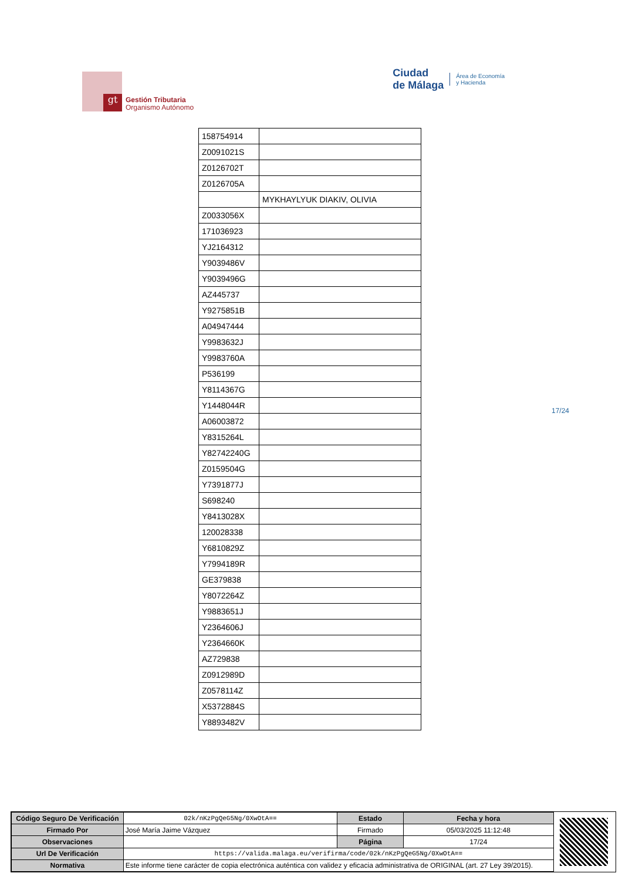gt
Gestión Tributaria
Organismo Autónomo
Ciudad
de Málaga Área de Economía
y Hacienda
| 158754914 | |
| Z0091021S | |
| Z0126702T | |
| Z0126705A | |
| | MYKHAYLYUK DIAKIV, OLIVIA |
| Z0033056X | |
| 171036923 | |
| YJ2164312 | |
| Y9039486V | |
| Y9039496G | |
| AZ445737 | |
| Y9275851B | |
| A04947444 | |
| Y9983632J | |
| Y9983760A | |
| P536199 | |
| Y8114367G | |
| Y1448044R | |
| A06003872 | |
| Y8315264L | |
| Y82742240G | |
| Z0159504G | |
| Y7391877J | |
| S698240 | |
| Y8413028X | |
| 120028338 | |
| Y6810829Z | |
| Y7994189R | |
| GE379838 | |
| Y8072264Z | |
| Y9883651J | |
| Y2364606J | |
| Y2364660K | |
| AZ729838 | |
| Z0912989D | |
| Z0578114Z | |
| X5372884S | |
| Y8893482V | |
17/24
| Código Seguro De Verificación | 02k/nKzPgQeG5Ng/0XwOtA== | Estado | Fecha y hora |
| Firmado Por | José María Jaime Vázquez | Firmado | 05/03/2025 11:12:48 |
| Observaciones | | Página | 17/24 |
| Url De Verificación | https://valida.malaga.eu/verifirma/code/02k/nKzPgQeG5Ng/0XwOtA== | | |
| Normativa | Este informe tiene carácter de copia electrónica auténtica con validez y eficacia administrativa de ORIGINAL (art. 27 Ley 39/2015). | | |